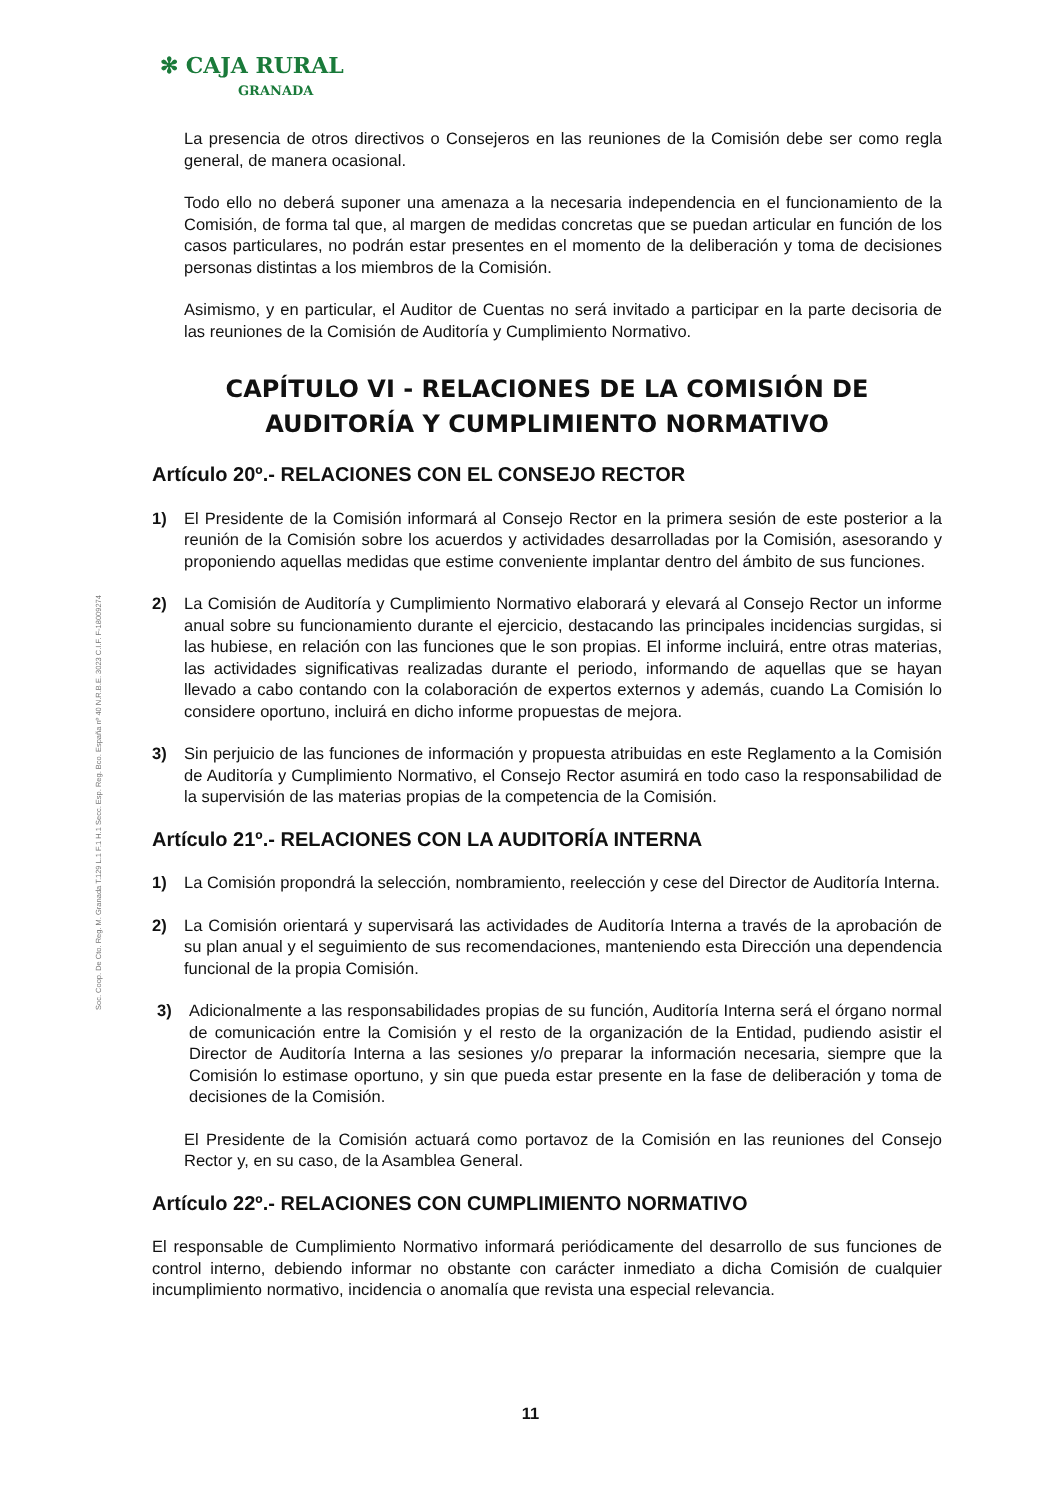✻ CAJA RURAL
GRANADA
Soc. Coop. De Cto. Reg. M. Granada T.129 L.1 F.1 H.1 Secc. Esp. Reg. Bco. España nº 40 N.R.B.E. 3023 C.I.F. F-18009274
La presencia de otros directivos o Consejeros en las reuniones de la Comisión debe ser como regla general, de manera ocasional.
Todo ello no deberá suponer una amenaza a la necesaria independencia en el funcionamiento de la Comisión, de forma tal que, al margen de medidas concretas que se puedan articular en función de los casos particulares, no podrán estar presentes en el momento de la deliberación y toma de decisiones personas distintas a los miembros de la Comisión.
Asimismo, y en particular, el Auditor de Cuentas no será invitado a participar en la parte decisoria de las reuniones de la Comisión de Auditoría y Cumplimiento Normativo.
CAPÍTULO VI - RELACIONES DE LA COMISIÓN DE AUDITORÍA Y CUMPLIMIENTO NORMATIVO
Artículo 20º.- RELACIONES CON EL CONSEJO RECTOR
1) El Presidente de la Comisión informará al Consejo Rector en la primera sesión de este posterior a la reunión de la Comisión sobre los acuerdos y actividades desarrolladas por la Comisión, asesorando y proponiendo aquellas medidas que estime conveniente implantar dentro del ámbito de sus funciones.
2) La Comisión de Auditoría y Cumplimiento Normativo elaborará y elevará al Consejo Rector un informe anual sobre su funcionamiento durante el ejercicio, destacando las principales incidencias surgidas, si las hubiese, en relación con las funciones que le son propias. El informe incluirá, entre otras materias, las actividades significativas realizadas durante el periodo, informando de aquellas que se hayan llevado a cabo contando con la colaboración de expertos externos y además, cuando La Comisión lo considere oportuno, incluirá en dicho informe propuestas de mejora.
3) Sin perjuicio de las funciones de información y propuesta atribuidas en este Reglamento a la Comisión de Auditoría y Cumplimiento Normativo, el Consejo Rector asumirá en todo caso la responsabilidad de la supervisión de las materias propias de la competencia de la Comisión.
Artículo 21º.- RELACIONES CON LA AUDITORÍA INTERNA
1) La Comisión propondrá la selección, nombramiento, reelección y cese del Director de Auditoría Interna.
2) La Comisión orientará y supervisará las actividades de Auditoría Interna a través de la aprobación de su plan anual y el seguimiento de sus recomendaciones, manteniendo esta Dirección una dependencia funcional de la propia Comisión.
3) Adicionalmente a las responsabilidades propias de su función, Auditoría Interna será el órgano normal de comunicación entre la Comisión y el resto de la organización de la Entidad, pudiendo asistir el Director de Auditoría Interna a las sesiones y/o preparar la información necesaria, siempre que la Comisión lo estimase oportuno, y sin que pueda estar presente en la fase de deliberación y toma de decisiones de la Comisión.
El Presidente de la Comisión actuará como portavoz de la Comisión en las reuniones del Consejo Rector y, en su caso, de la Asamblea General.
Artículo 22º.- RELACIONES CON CUMPLIMIENTO NORMATIVO
El responsable de Cumplimiento Normativo informará periódicamente del desarrollo de sus funciones de control interno, debiendo informar no obstante con carácter inmediato a dicha Comisión de cualquier incumplimiento normativo, incidencia o anomalía que revista una especial relevancia.
11